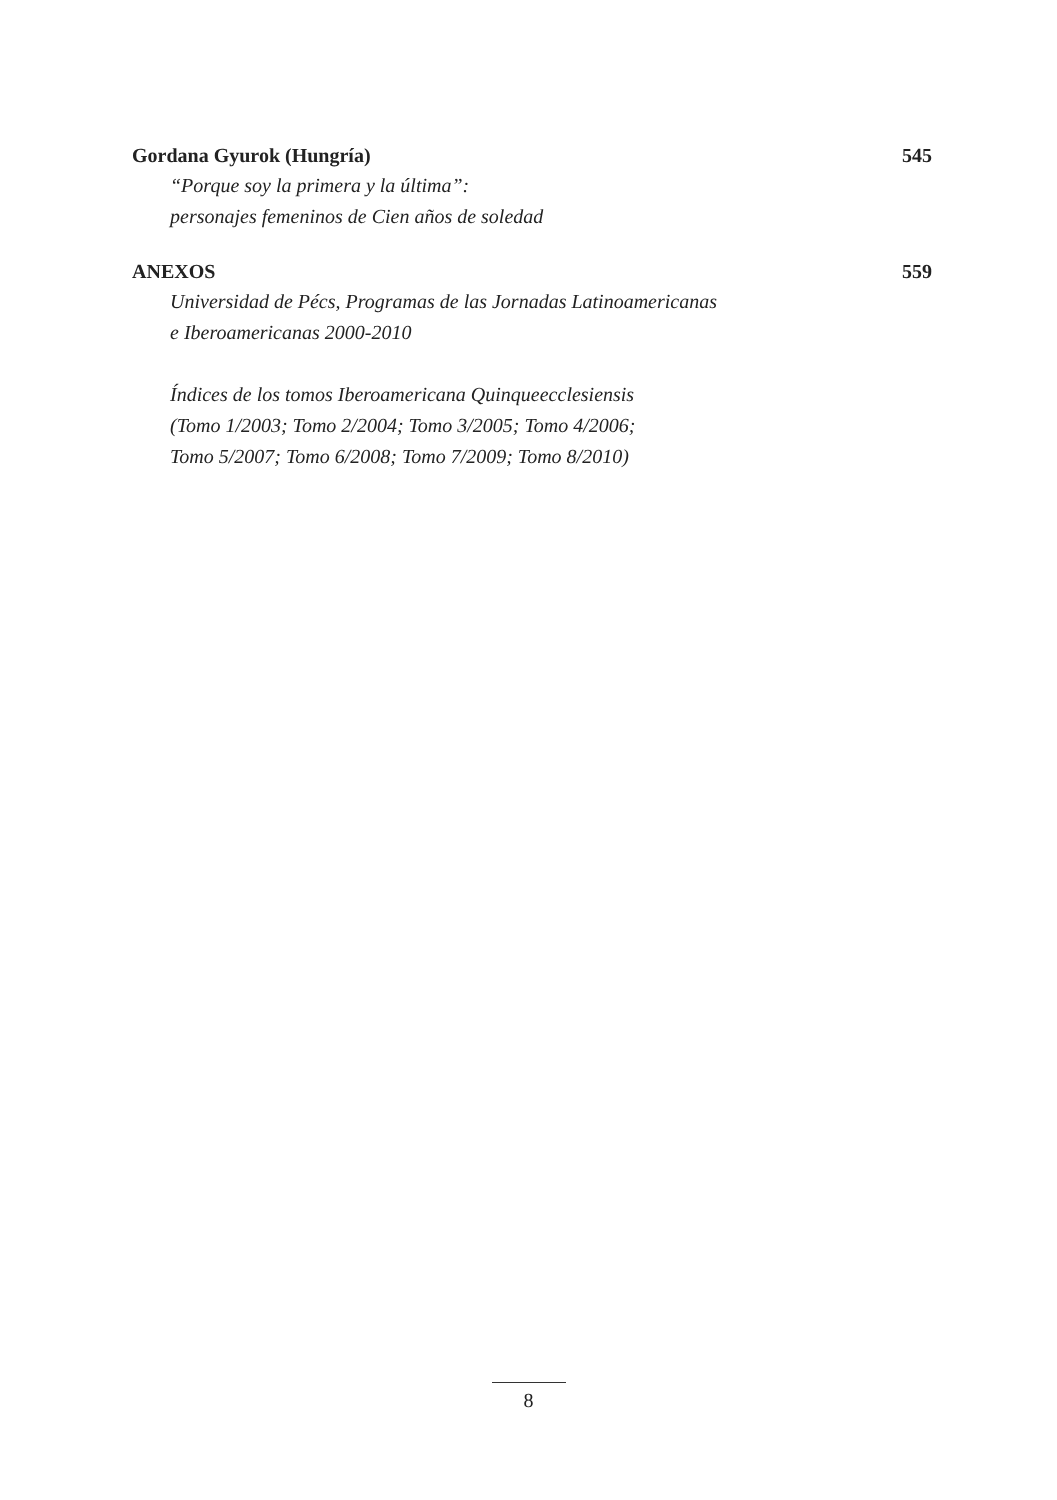Gordana Gyurok (Hungría) 545
“Porque soy la primera y la última”:
personajes femeninos de Cien años de soledad
ANEXOS 559
Universidad de Pécs, Programas de las Jornadas Latinoamericanas
e Iberoamericanas 2000-2010
Índices de los tomos Iberoamericana Quinqueecclesiensis
(Tomo 1/2003; Tomo 2/2004; Tomo 3/2005; Tomo 4/2006;
Tomo 5/2007; Tomo 6/2008; Tomo 7/2009; Tomo 8/2010)
8